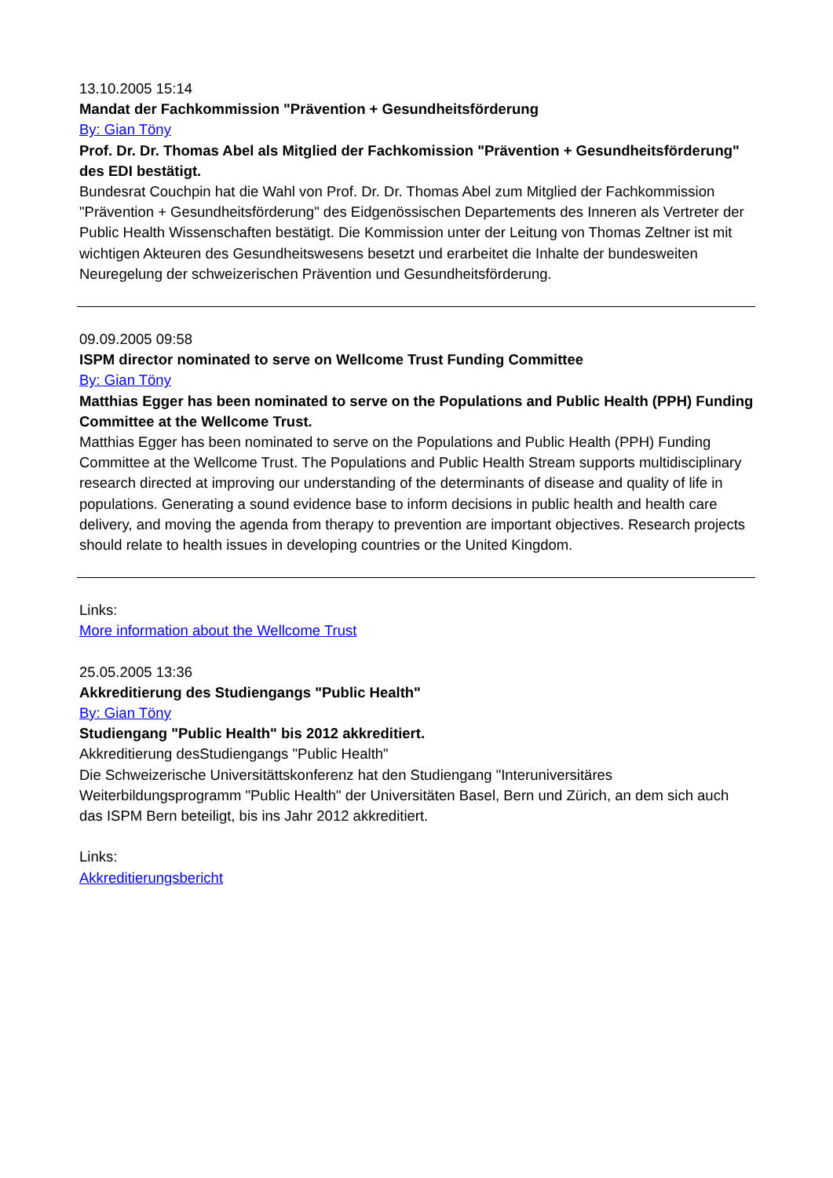13.10.2005 15:14
Mandat der Fachkommission "Prävention + Gesundheitsförderung
By: Gian Töny
Prof. Dr. Dr. Thomas Abel als Mitglied der Fachkomission "Prävention + Gesundheitsförderung" des EDI bestätigt.
Bundesrat Couchpin hat die Wahl von Prof. Dr. Dr. Thomas Abel zum Mitglied der Fachkommission "Prävention + Gesundheitsförderung" des Eidgenössischen Departements des Inneren als Vertreter der Public Health Wissenschaften bestätigt. Die Kommission unter der Leitung von Thomas Zeltner ist mit wichtigen Akteuren des Gesundheitswesens besetzt und erarbeitet die Inhalte der bundesweiten Neuregelung der schweizerischen Prävention und Gesundheitsförderung.
09.09.2005 09:58
ISPM director nominated to serve on Wellcome Trust Funding Committee
By: Gian Töny
Matthias Egger has been nominated to serve on the Populations and Public Health (PPH) Funding Committee at the Wellcome Trust.
Matthias Egger has been nominated to serve on the Populations and Public Health (PPH) Funding Committee at the Wellcome Trust. The Populations and Public Health Stream supports multidisciplinary research directed at improving our understanding of the determinants of disease and quality of life in populations. Generating a sound evidence base to inform decisions in public health and health care delivery, and moving the agenda from therapy to prevention are important objectives. Research projects should relate to health issues in developing countries or the United Kingdom.
Links:
More information about the Wellcome Trust
25.05.2005 13:36
Akkreditierung des Studiengangs "Public Health"
By: Gian Töny
Studiengang "Public Health" bis 2012 akkreditiert.
Akkreditierung desStudiengangs "Public Health"
Die Schweizerische Universitättskonferenz hat den Studiengang "Interuniversitäres Weiterbildungsprogramm "Public Health" der Universitäten Basel, Bern und Zürich, an dem sich auch das ISPM Bern beteiligt, bis ins Jahr 2012 akkreditiert.
Links:
Akkreditierungsbericht